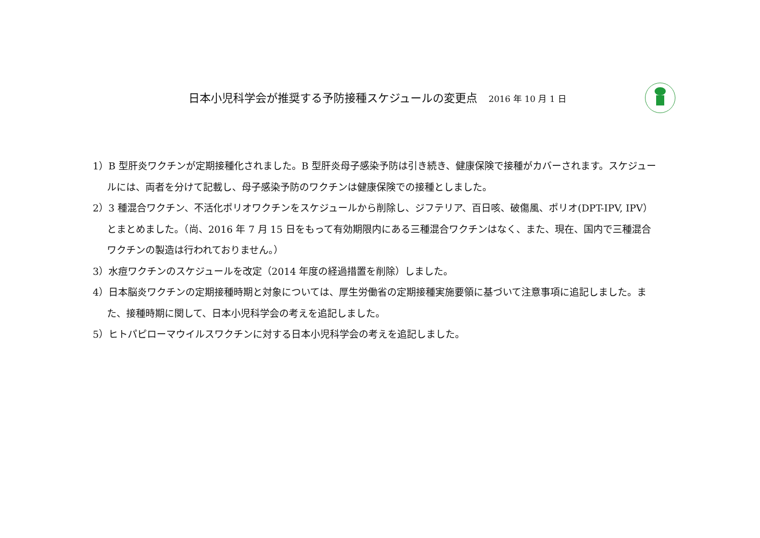日本小児科学会が推奨する予防接種スケジュールの変更点 2016 年 10 月 1 日
1）B 型肝炎ワクチンが定期接種化されました。B 型肝炎母子感染予防は引き続き、健康保険で接種がカバーされます。スケジュールには、両者を分けて記載し、母子感染予防のワクチンは健康保険での接種としました。
2）3 種混合ワクチン、不活化ポリオワクチンをスケジュールから削除し、ジフテリア、百日咳、破傷風、ポリオ(DPT-IPV, IPV）とまとめました。（尚、2016 年 7 月 15 日をもって有効期限内にある三種混合ワクチンはなく、また、現在、国内で三種混合ワクチンの製造は行われておりません。）
3）水痘ワクチンのスケジュールを改定（2014 年度の経過措置を削除）しました。
4）日本脳炎ワクチンの定期接種時期と対象については、厚生労働省の定期接種実施要領に基づいて注意事項に追記しました。また、接種時期に関して、日本小児科学会の考えを追記しました。
5）ヒトパピローマウイルスワクチンに対する日本小児科学会の考えを追記しました。